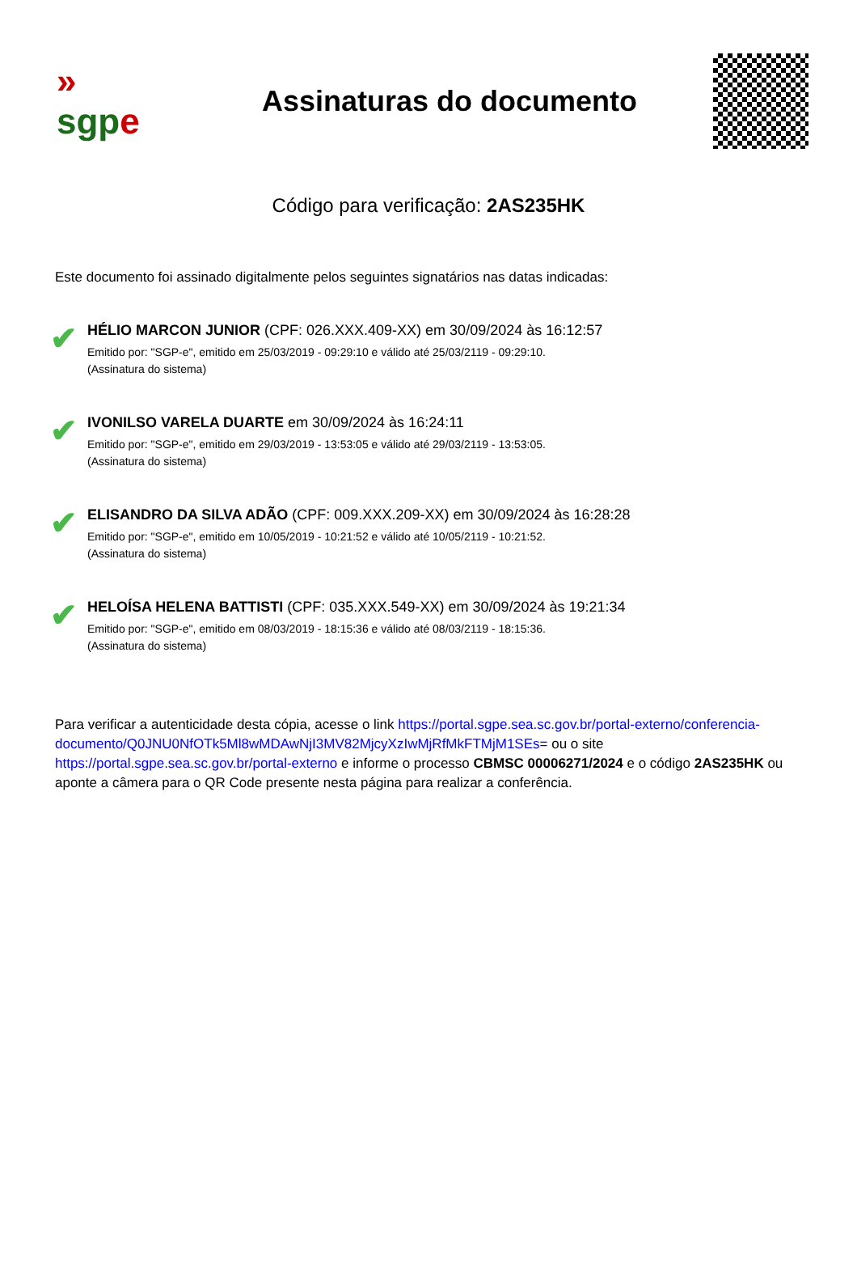»
sgp e
Assinaturas do documento
Código para verificação: 2AS235HK
Este documento foi assinado digitalmente pelos seguintes signatários nas datas indicadas:
✔
HÉLIO MARCON JUNIOR (CPF: 026.XXX.409-XX) em 30/09/2024 às 16:12:57
Emitido por: "SGP-e", emitido em 25/03/2019 - 09:29:10 e válido até 25/03/2119 - 09:29:10.
(Assinatura do sistema)
✔
IVONILSO VARELA DUARTE em 30/09/2024 às 16:24:11
Emitido por: "SGP-e", emitido em 29/03/2019 - 13:53:05 e válido até 29/03/2119 - 13:53:05.
(Assinatura do sistema)
✔
ELISANDRO DA SILVA ADÃO (CPF: 009.XXX.209-XX) em 30/09/2024 às 16:28:28
Emitido por: "SGP-e", emitido em 10/05/2019 - 10:21:52 e válido até 10/05/2119 - 10:21:52.
(Assinatura do sistema)
✔
HELOÍSA HELENA BATTISTI (CPF: 035.XXX.549-XX) em 30/09/2024 às 19:21:34
Emitido por: "SGP-e", emitido em 08/03/2019 - 18:15:36 e válido até 08/03/2119 - 18:15:36.
(Assinatura do sistema)
Para verificar a autenticidade desta cópia, acesse o link https://portal.sgpe.sea.sc.gov.br/portal-externo/conferencia-documento/Q0JNU0NfOTk5Ml8wMDAwNjI3MV82MjcyXzIwMjRfMkFTMjM1SEs= ou o site https://portal.sgpe.sea.sc.gov.br/portal-externo e informe o processo CBMSC 00006271/2024 e o código 2AS235HK ou aponte a câmera para o QR Code presente nesta página para realizar a conferência.